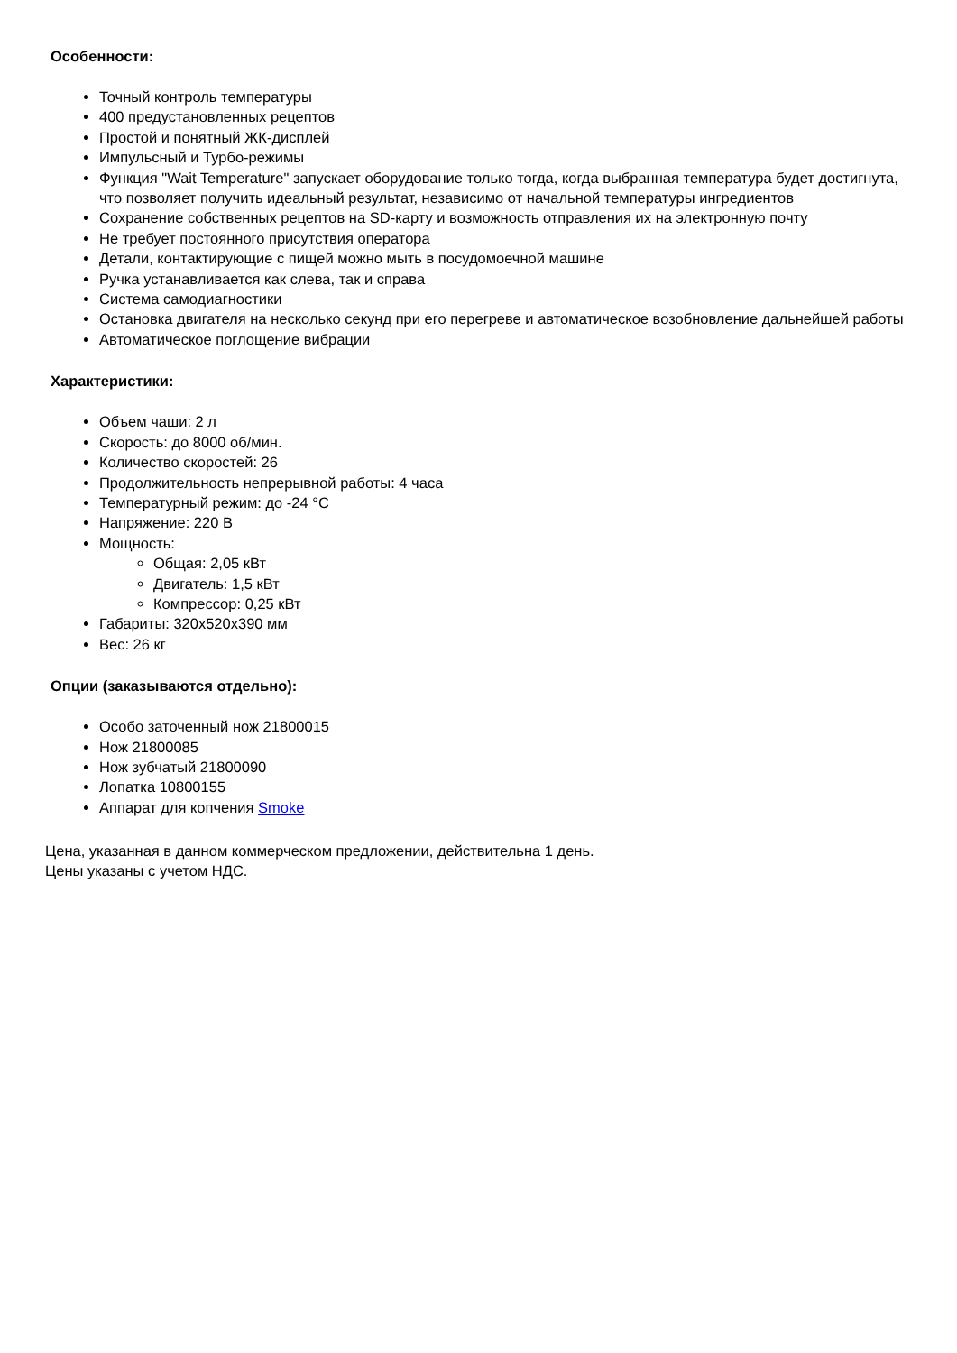Особенности:
Точный контроль температуры
400 предустановленных рецептов
Простой и понятный ЖК-дисплей
Импульсный и Турбо-режимы
Функция "Wait Temperature" запускает оборудование только тогда, когда выбранная температура будет достигнута, что позволяет получить идеальный результат, независимо от начальной температуры ингредиентов
Сохранение собственных рецептов на SD-карту и возможность отправления их на электронную почту
Не требует постоянного присутствия оператора
Детали, контактирующие с пищей можно мыть в посудомоечной машине
Ручка устанавливается как слева, так и справа
Система самодиагностики
Остановка двигателя на несколько секунд при его перегреве и автоматическое возобновление дальнейшей работы
Автоматическое поглощение вибрации
Характеристики:
Объем чаши: 2 л
Скорость: до 8000 об/мин.
Количество скоростей: 26
Продолжительность непрерывной работы: 4 часа
Температурный режим: до -24 °С
Напряжение: 220 В
Мощность:
Общая: 2,05 кВт
Двигатель: 1,5 кВт
Компрессор: 0,25 кВт
Габариты: 320x520x390 мм
Вес: 26 кг
Опции (заказываются отдельно):
Особо заточенный нож 21800015
Нож 21800085
Нож зубчатый 21800090
Лопатка 10800155
Аппарат для копчения Smoke
Цена, указанная в данном коммерческом предложении, действительна 1 день.
Цены указаны с учетом НДС.